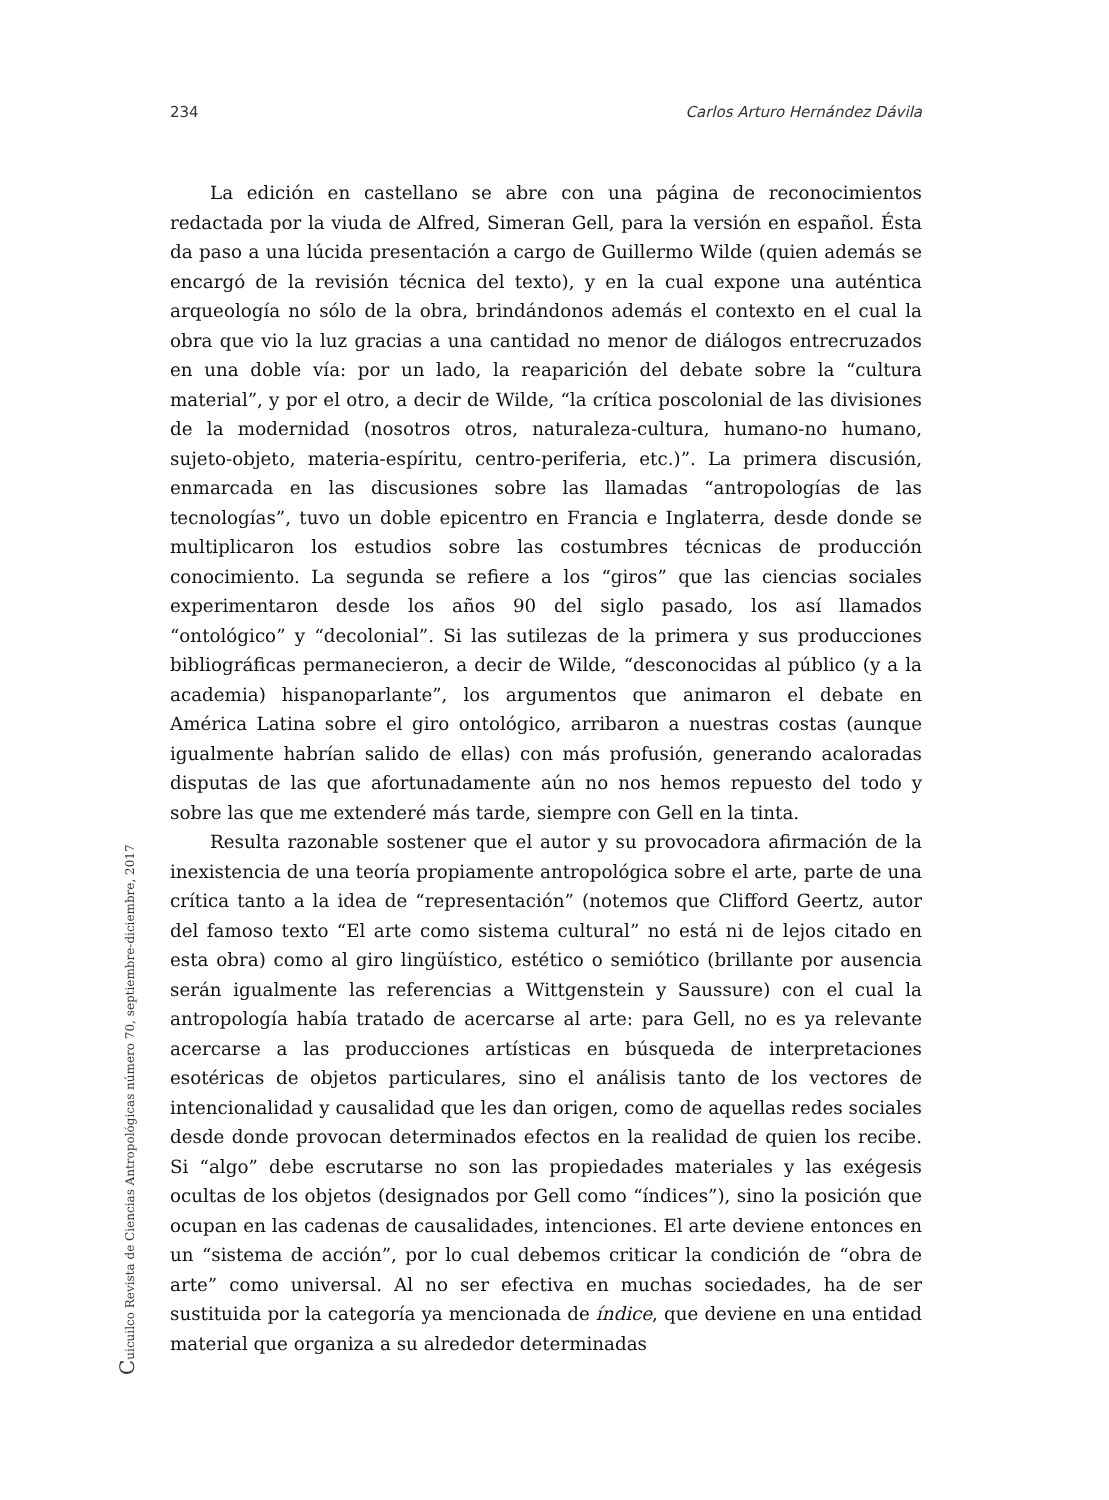234 Carlos Arturo Hernández Dávila
La edición en castellano se abre con una página de reconocimientos redactada por la viuda de Alfred, Simeran Gell, para la versión en español. Ésta da paso a una lúcida presentación a cargo de Guillermo Wilde (quien además se encargó de la revisión técnica del texto), y en la cual expone una auténtica arqueología no sólo de la obra, brindándonos además el contexto en el cual la obra que vio la luz gracias a una cantidad no menor de diálogos entrecruzados en una doble vía: por un lado, la reaparición del debate sobre la “cultura material”, y por el otro, a decir de Wilde, “la crítica poscolonial de las divisiones de la modernidad (nosotros otros, naturaleza-cultura, humano-no humano, sujeto-objeto, materia-espíritu, centro-periferia, etc.)”. La primera discusión, enmarcada en las discusiones sobre las llamadas “antropologías de las tecnologías”, tuvo un doble epicentro en Francia e Inglaterra, desde donde se multiplicaron los estudios sobre las costumbres técnicas de producción conocimiento. La segunda se refiere a los “giros” que las ciencias sociales experimentaron desde los años 90 del siglo pasado, los así llamados “ontológico” y “decolonial”. Si las sutilezas de la primera y sus producciones bibliográficas permanecieron, a decir de Wilde, “desconocidas al público (y a la academia) hispanoparlante”, los argumentos que animaron el debate en América Latina sobre el giro ontológico, arribaron a nuestras costas (aunque igualmente habrían salido de ellas) con más profusión, generando acaloradas disputas de las que afortunadamente aún no nos hemos repuesto del todo y sobre las que me extenderé más tarde, siempre con Gell en la tinta.
Resulta razonable sostener que el autor y su provocadora afirmación de la inexistencia de una teoría propiamente antropológica sobre el arte, parte de una crítica tanto a la idea de “representación” (notemos que Clifford Geertz, autor del famoso texto “El arte como sistema cultural” no está ni de lejos citado en esta obra) como al giro lingüístico, estético o semiótico (brillante por ausencia serán igualmente las referencias a Wittgenstein y Saussure) con el cual la antropología había tratado de acercarse al arte: para Gell, no es ya relevante acercarse a las producciones artísticas en búsqueda de interpretaciones esotéricas de objetos particulares, sino el análisis tanto de los vectores de intencionalidad y causalidad que les dan origen, como de aquellas redes sociales desde donde provocan determinados efectos en la realidad de quien los recibe. Si “algo” debe escrutarse no son las propiedades materiales y las exégesis ocultas de los objetos (designados por Gell como “índices”), sino la posición que ocupan en las cadenas de causalidades, intenciones. El arte deviene entonces en un “sistema de acción”, por lo cual debemos criticar la condición de “obra de arte” como universal. Al no ser efectiva en muchas sociedades, ha de ser sustituida por la categoría ya mencionada de índice, que deviene en una entidad material que organiza a su alrededor determinadas
Cuicuilco Revista de Ciencias Antropológicas número 70, septiembre-diciembre, 2017